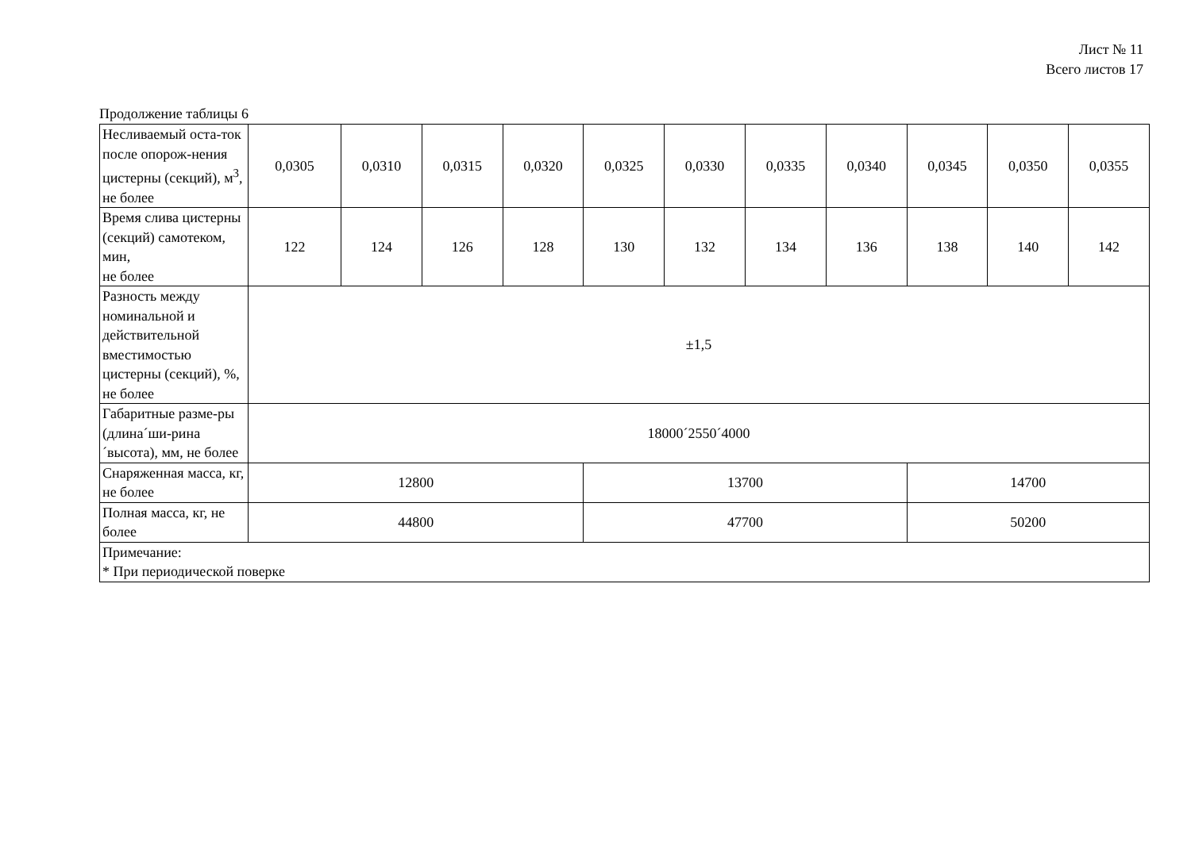Лист № 11
Всего листов 17
Продолжение таблицы 6
| Несливаемый оста-ток после опорож-нения цистерны (секций), м<sup>3</sup>, не более | 0,0305 | 0,0310 | 0,0315 | 0,0320 | 0,0325 | 0,0330 | 0,0335 | 0,0340 | 0,0345 | 0,0350 | 0,0355 |
| Время слива цистерны (секций) самотеком, мин, не более | 122 | 124 | 126 | 128 | 130 | 132 | 134 | 136 | 138 | 140 | 142 |
| Разность между номинальной и действительной вместимостью цистерны (секций), %, не более | ±1,5 | | | | | | | | | | |
| Габаритные разме-ры (длина´ши-рина´высота), мм, не более | 18000´2550´4000 | | | | | | | | | | |
| Снаряженная масса, кг, не более | 12800 | | | | 13700 | | | | 14700 | | |
| Полная масса, кг, не более | 44800 | | | | 47700 | | | | 50200 | | |
| Примечание: * При периодической поверке | | | | | | | | | | | |